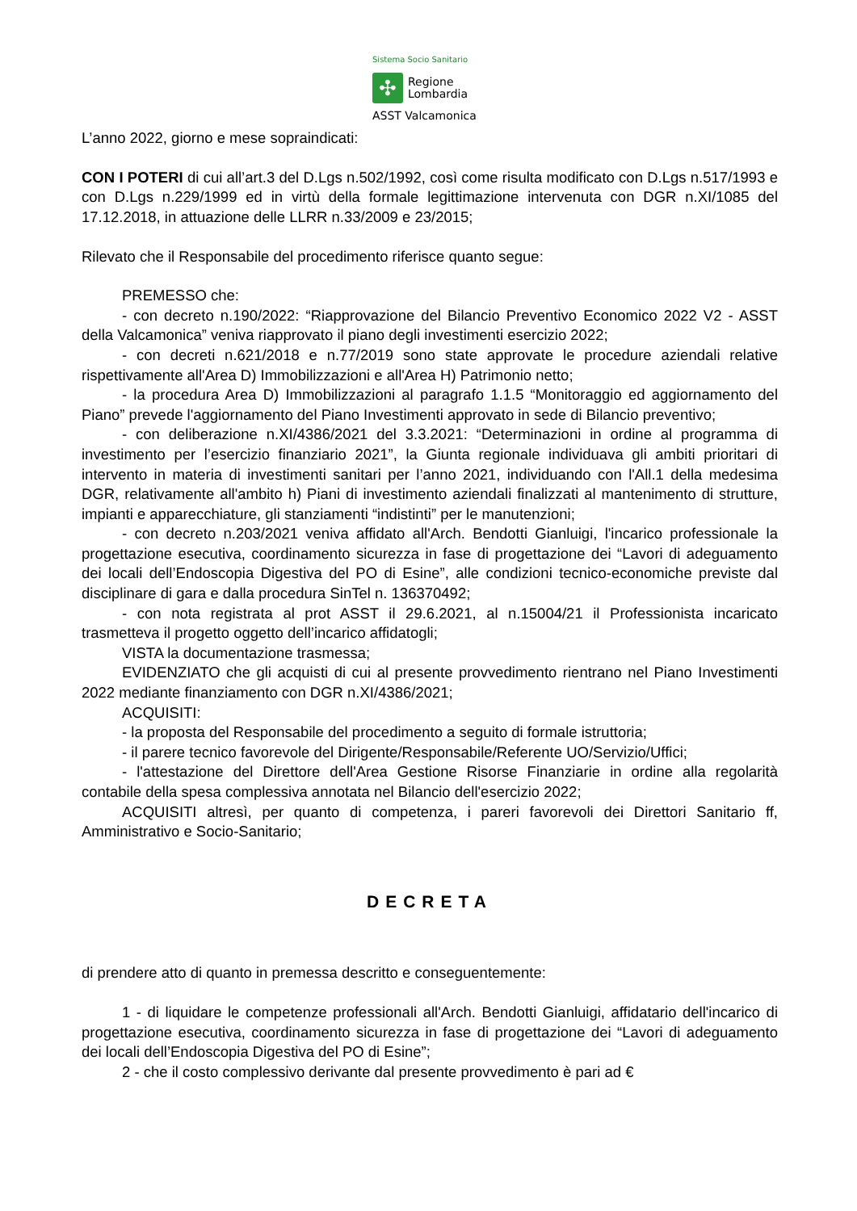Sistema Socio Sanitario
✣
Regione
Lombardia
ASST Valcamonica
L’anno 2022, giorno e mese sopraindicati:
CON I POTERI di cui all’art.3 del D.Lgs n.502/1992, così come risulta modificato con D.Lgs n.517/1993 e con D.Lgs n.229/1999 ed in virtù della formale legittimazione intervenuta con DGR n.XI/1085 del 17.12.2018, in attuazione delle LLRR n.33/2009 e 23/2015;
Rilevato che il Responsabile del procedimento riferisce quanto segue:
PREMESSO che:
- con decreto n.190/2022: “Riapprovazione del Bilancio Preventivo Economico 2022 V2 - ASST della Valcamonica” veniva riapprovato il piano degli investimenti esercizio 2022;
- con decreti n.621/2018 e n.77/2019 sono state approvate le procedure aziendali relative rispettivamente all'Area D) Immobilizzazioni e all'Area H) Patrimonio netto;
- la procedura Area D) Immobilizzazioni al paragrafo 1.1.5 “Monitoraggio ed aggiornamento del Piano” prevede l'aggiornamento del Piano Investimenti approvato in sede di Bilancio preventivo;
- con deliberazione n.XI/4386/2021 del 3.3.2021: “Determinazioni in ordine al programma di investimento per l’esercizio finanziario 2021”, la Giunta regionale individuava gli ambiti prioritari di intervento in materia di investimenti sanitari per l’anno 2021, individuando con l'All.1 della medesima DGR, relativamente all'ambito h) Piani di investimento aziendali finalizzati al mantenimento di strutture, impianti e apparecchiature, gli stanziamenti “indistinti” per le manutenzioni;
- con decreto n.203/2021 veniva affidato all'Arch. Bendotti Gianluigi, l'incarico professionale la progettazione esecutiva, coordinamento sicurezza in fase di progettazione dei “Lavori di adeguamento dei locali dell’Endoscopia Digestiva del PO di Esine”, alle condizioni tecnico-economiche previste dal disciplinare di gara e dalla procedura SinTel n. 136370492;
- con nota registrata al prot ASST il 29.6.2021, al n.15004/21 il Professionista incaricato trasmetteva il progetto oggetto dell’incarico affidatogli;
VISTA la documentazione trasmessa;
EVIDENZIATO che gli acquisti di cui al presente provvedimento rientrano nel Piano Investimenti 2022 mediante finanziamento con DGR n.XI/4386/2021;
ACQUISITI:
- la proposta del Responsabile del procedimento a seguito di formale istruttoria;
- il parere tecnico favorevole del Dirigente/Responsabile/Referente UO/Servizio/Uffici;
- l'attestazione del Direttore dell'Area Gestione Risorse Finanziarie in ordine alla regolarità contabile della spesa complessiva annotata nel Bilancio dell'esercizio 2022;
ACQUISITI altresì, per quanto di competenza, i pareri favorevoli dei Direttori Sanitario ff, Amministrativo e Socio-Sanitario;
DECRETA
di prendere atto di quanto in premessa descritto e conseguentemente:
1 - di liquidare le competenze professionali all'Arch. Bendotti Gianluigi, affidatario dell'incarico di progettazione esecutiva, coordinamento sicurezza in fase di progettazione dei “Lavori di adeguamento dei locali dell’Endoscopia Digestiva del PO di Esine”;
2 - che il costo complessivo derivante dal presente provvedimento è pari ad €